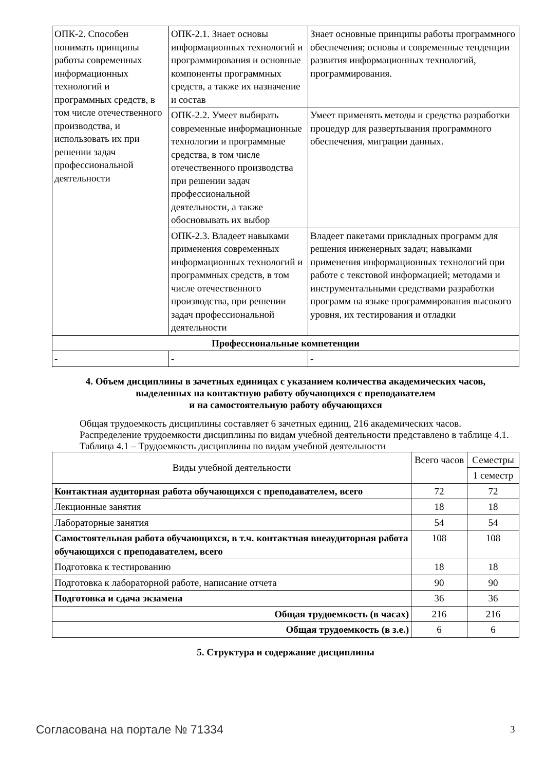| ОПК-2. Способен понимать принципы работы современных информационных технологий и программных средств, в том числе отечественного производства, и использовать их при решении задач профессиональной деятельности | ОПК-2.1. Знает основы информационных технологий и программирования и основные компоненты программных средств, а также их назначение и состав | Знает основные принципы работы программного обеспечения; основы и современные тенденции развития информационных технологий, программирования. |
| | ОПК-2.2. Умеет выбирать современные информационные технологии и программные средства, в том числе отечественного производства при решении задач профессиональной деятельности, а также обосновывать их выбор | Умеет применять методы и средства разработки процедур для развертывания программного обеспечения, миграции данных. |
| | ОПК-2.3. Владеет навыками применения современных информационных технологий и программных средств, в том числе отечественного производства, при решении задач профессиональной деятельности | Владеет пакетами прикладных программ для решения инженерных задач; навыками применения информационных технологий при работе с текстовой информацией; методами и инструментальными средствами разработки программ на языке программирования высокого уровня, их тестирования и отладки |
| Профессиональные компетенции | | |
| - | - | - |
4. Объем дисциплины в зачетных единицах с указанием количества академических часов,
выделенных на контактную работу обучающихся с преподавателем
и на самостоятельную работу обучающихся
Общая трудоемкость дисциплины составляет 6 зачетных единиц, 216 академических часов.
Распределение трудоемкости дисциплины по видам учебной деятельности представлено в таблице 4.1.
Таблица 4.1 – Трудоемкость дисциплины по видам учебной деятельности
| Виды учебной деятельности | Всего часов | Семестры |
| --- | --- | --- |
| | | 1 семестр |
| Контактная аудиторная работа обучающихся с преподавателем, всего | 72 | 72 |
| Лекционные занятия | 18 | 18 |
| Лабораторные занятия | 54 | 54 |
| Самостоятельная работа обучающихся, в т.ч. контактная внеаудиторная работа обучающихся с преподавателем, всего | 108 | 108 |
| Подготовка к тестированию | 18 | 18 |
| Подготовка к лабораторной работе, написание отчета | 90 | 90 |
| Подготовка и сдача экзамена | 36 | 36 |
| Общая трудоемкость (в часах) | 216 | 216 |
| Общая трудоемкость (в з.е.) | 6 | 6 |
5. Структура и содержание дисциплины
Согласована на портале № 71334 3